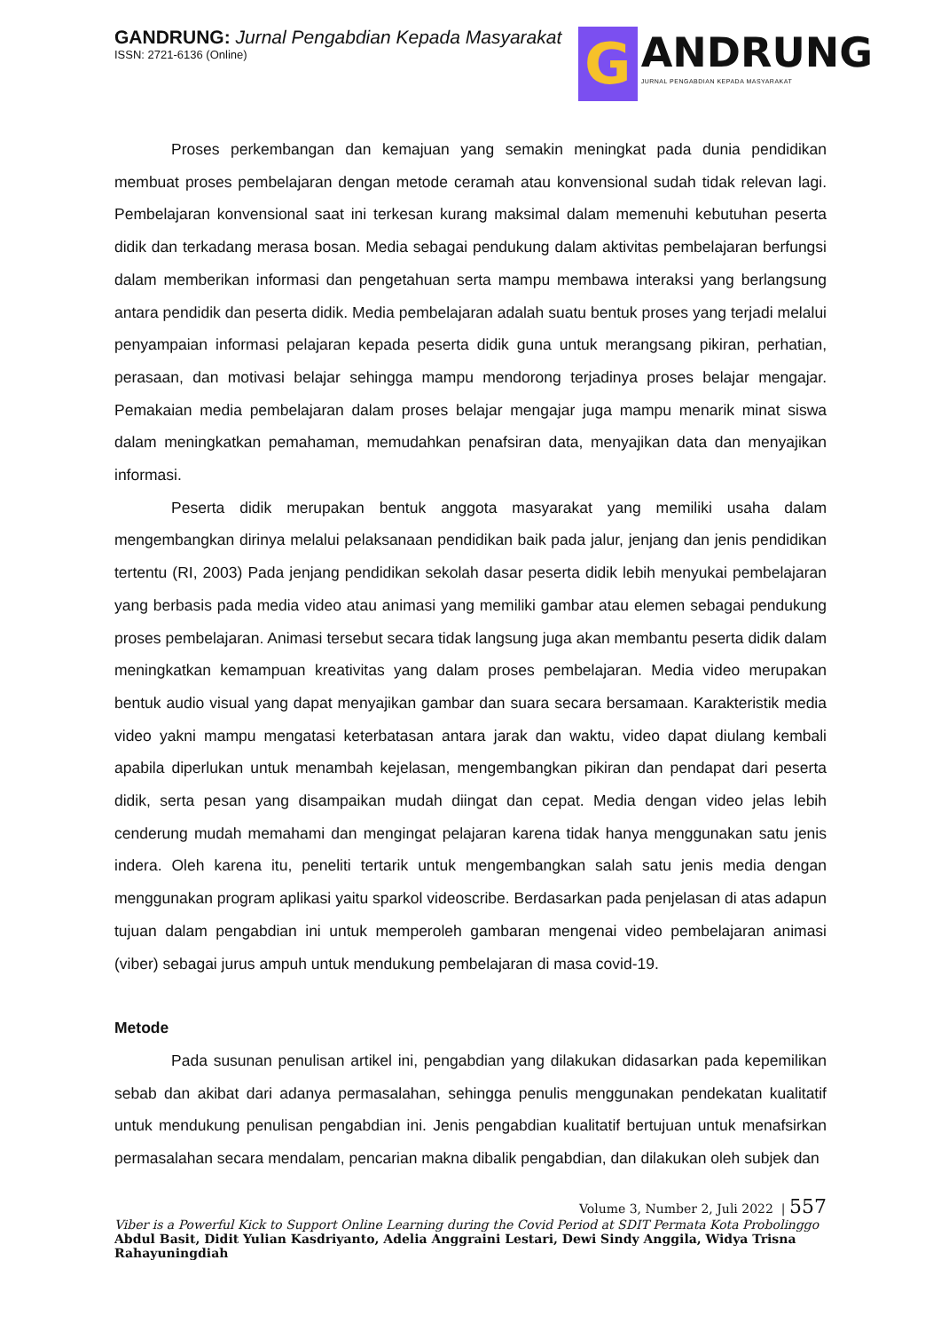GANDRUNG: Jurnal Pengabdian Kepada Masyarakat
ISSN: 2721-6136 (Online)
G
ANDRUNG
JURNAL PENGABDIAN KEPADA MASYARAKAT
Proses perkembangan dan kemajuan yang semakin meningkat pada dunia pendidikan membuat proses pembelajaran dengan metode ceramah atau konvensional sudah tidak relevan lagi. Pembelajaran konvensional saat ini terkesan kurang maksimal dalam memenuhi kebutuhan peserta didik dan terkadang merasa bosan. Media sebagai pendukung dalam aktivitas pembelajaran berfungsi dalam memberikan informasi dan pengetahuan serta mampu membawa interaksi yang berlangsung antara pendidik dan peserta didik. Media pembelajaran adalah suatu bentuk proses yang terjadi melalui penyampaian informasi pelajaran kepada peserta didik guna untuk merangsang pikiran, perhatian, perasaan, dan motivasi belajar sehingga mampu mendorong terjadinya proses belajar mengajar. Pemakaian media pembelajaran dalam proses belajar mengajar juga mampu menarik minat siswa dalam meningkatkan pemahaman, memudahkan penafsiran data, menyajikan data dan menyajikan informasi.
Peserta didik merupakan bentuk anggota masyarakat yang memiliki usaha dalam mengembangkan dirinya melalui pelaksanaan pendidikan baik pada jalur, jenjang dan jenis pendidikan tertentu (RI, 2003) Pada jenjang pendidikan sekolah dasar peserta didik lebih menyukai pembelajaran yang berbasis pada media video atau animasi yang memiliki gambar atau elemen sebagai pendukung proses pembelajaran. Animasi tersebut secara tidak langsung juga akan membantu peserta didik dalam meningkatkan kemampuan kreativitas yang dalam proses pembelajaran. Media video merupakan bentuk audio visual yang dapat menyajikan gambar dan suara secara bersamaan. Karakteristik media video yakni mampu mengatasi keterbatasan antara jarak dan waktu, video dapat diulang kembali apabila diperlukan untuk menambah kejelasan, mengembangkan pikiran dan pendapat dari peserta didik, serta pesan yang disampaikan mudah diingat dan cepat. Media dengan video jelas lebih cenderung mudah memahami dan mengingat pelajaran karena tidak hanya menggunakan satu jenis indera. Oleh karena itu, peneliti tertarik untuk mengembangkan salah satu jenis media dengan menggunakan program aplikasi yaitu sparkol videoscribe. Berdasarkan pada penjelasan di atas adapun tujuan dalam pengabdian ini untuk memperoleh gambaran mengenai video pembelajaran animasi (viber) sebagai jurus ampuh untuk mendukung pembelajaran di masa covid-19.
Metode
Pada susunan penulisan artikel ini, pengabdian yang dilakukan didasarkan pada kepemilikan sebab dan akibat dari adanya permasalahan, sehingga penulis menggunakan pendekatan kualitatif untuk mendukung penulisan pengabdian ini. Jenis pengabdian kualitatif bertujuan untuk menafsirkan permasalahan secara mendalam, pencarian makna dibalik pengabdian, dan dilakukan oleh subjek dan
Volume 3, Number 2, Juli 2022 | 557
Viber is a Powerful Kick to Support Online Learning during the Covid Period at SDIT Permata Kota Probolinggo
Abdul Basit, Didit Yulian Kasdriyanto, Adelia Anggraini Lestari, Dewi Sindy Anggila, Widya Trisna Rahayuningdiah